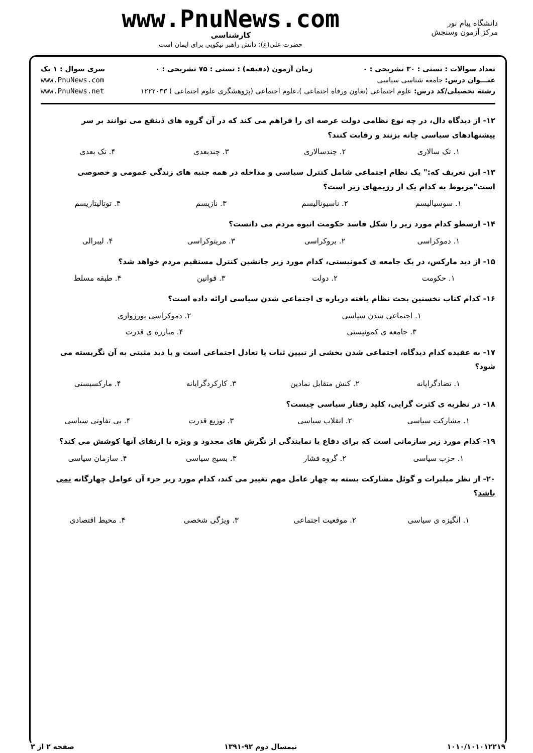دانشگاه پیام نور
مرکز آزمون وسنجش
www.PnuNews.com
کارشناسی
حضرت علی(ع): دانش راهبر نیکویی برای ایمان است
تعداد سوالات : تستی : ۳۰ تشریحی : ۰ زمان آزمون (دقیقه) : تستی : ۷۵ تشریحی : ۰ سری سوال : ۱ یک
عنـــوان درس: جامعه شناسی سیاسی www.PnuNews.com
رشته تحصیلی/کد درس: علوم اجتماعی (تعاون ورفاه اجتماعی )،علوم اجتماعی (پژوهشگری علوم اجتماعی ) ۱۲۲۲۰۳۳ www.PnuNews.net
۱۲- از دیدگاه دال، در چه نوع نظامی دولت عرصه ای را فراهم می کند که در آن گروه های ذینفع می توانند بر سر پیشنهادهای سیاسی چانه بزنند و رقابت کنند؟
۱. تک سالاری ۲. چندسالاری ۳. چندبعدی ۴. تک بعدی
۱۳- این تعریف که:" یک نظام اجتماعی شامل کنترل سیاسی و مداخله در همه جنبه های زندگی عمومی و خصوصی است"مربوط به کدام یک از رژیمهای زیر است؟
۱. سوسیالیسم ۲. ناسیونالیسم ۳. نازیسم ۴. توتالیتاریسم
۱۴- ارسطو کدام مورد زیر را شکل فاسد حکومت انبوه مردم می دانست؟
۱. دموکراسی ۲. بروکراسی ۳. مریتوکراسی ۴. لیبرالی
۱۵- از دید مارکس، در یک جامعه ی کمونیستی، کدام مورد زیر جانشین کنترل مستقیم مردم خواهد شد؟
۱. حکومت ۲. دولت ۳. قوانین ۴. طبقه مسلط
۱۶- کدام کتاب نخستین بحث نظام یافته درباره ی اجتماعی شدن سیاسی ارائه داده است؟
۱. اجتماعی شدن سیاسی ۲. دموکراسی بورژوازی
۳. جامعه ی کمونیستی ۴. مبارزه ی قدرت
۱۷- به عقیده کدام دیدگاه، اجتماعی شدن بخشی از تبیین ثبات یا تعادل اجتماعی است و با دید مثبتی به آن نگریسته می شود؟
۱. تضادگرایانه ۲. کنش متقابل نمادین ۳. کارکردگرایانه ۴. مارکسیستی
۱۸- در نظریه ی کثرت گرایی، کلید رفتار سیاسی چیست؟
۱. مشارکت سیاسی ۲. انقلاب سیاسی ۳. توزیع قدرت ۴. بی تفاوتی سیاسی
۱۹- کدام مورد زیر سازمانی است که برای دفاع یا نمایندگی از نگرش های محدود و ویژه یا ارتقای آنها کوشش می کند؟
۱. حزب سیاسی ۲. گروه فشار ۳. بسیج سیاسی ۴. سازمان سیاسی
۲۰- از نظر میلبرات و گوئل مشارکت بسته به چهار عامل مهم تغییر می کند، کدام مورد زیر جزء آن عوامل چهارگانه نمی باشد؟
۱. انگیزه ی سیاسی ۲. موقعیت اجتماعی ۳. ویژگی شخصی ۴. محیط اقتصادی
۱۰۱۰/۱۰۱۰۱۲۲۱۹ نیمسال دوم ۹۲-۱۳۹۱ صفحه ۲ از ۳